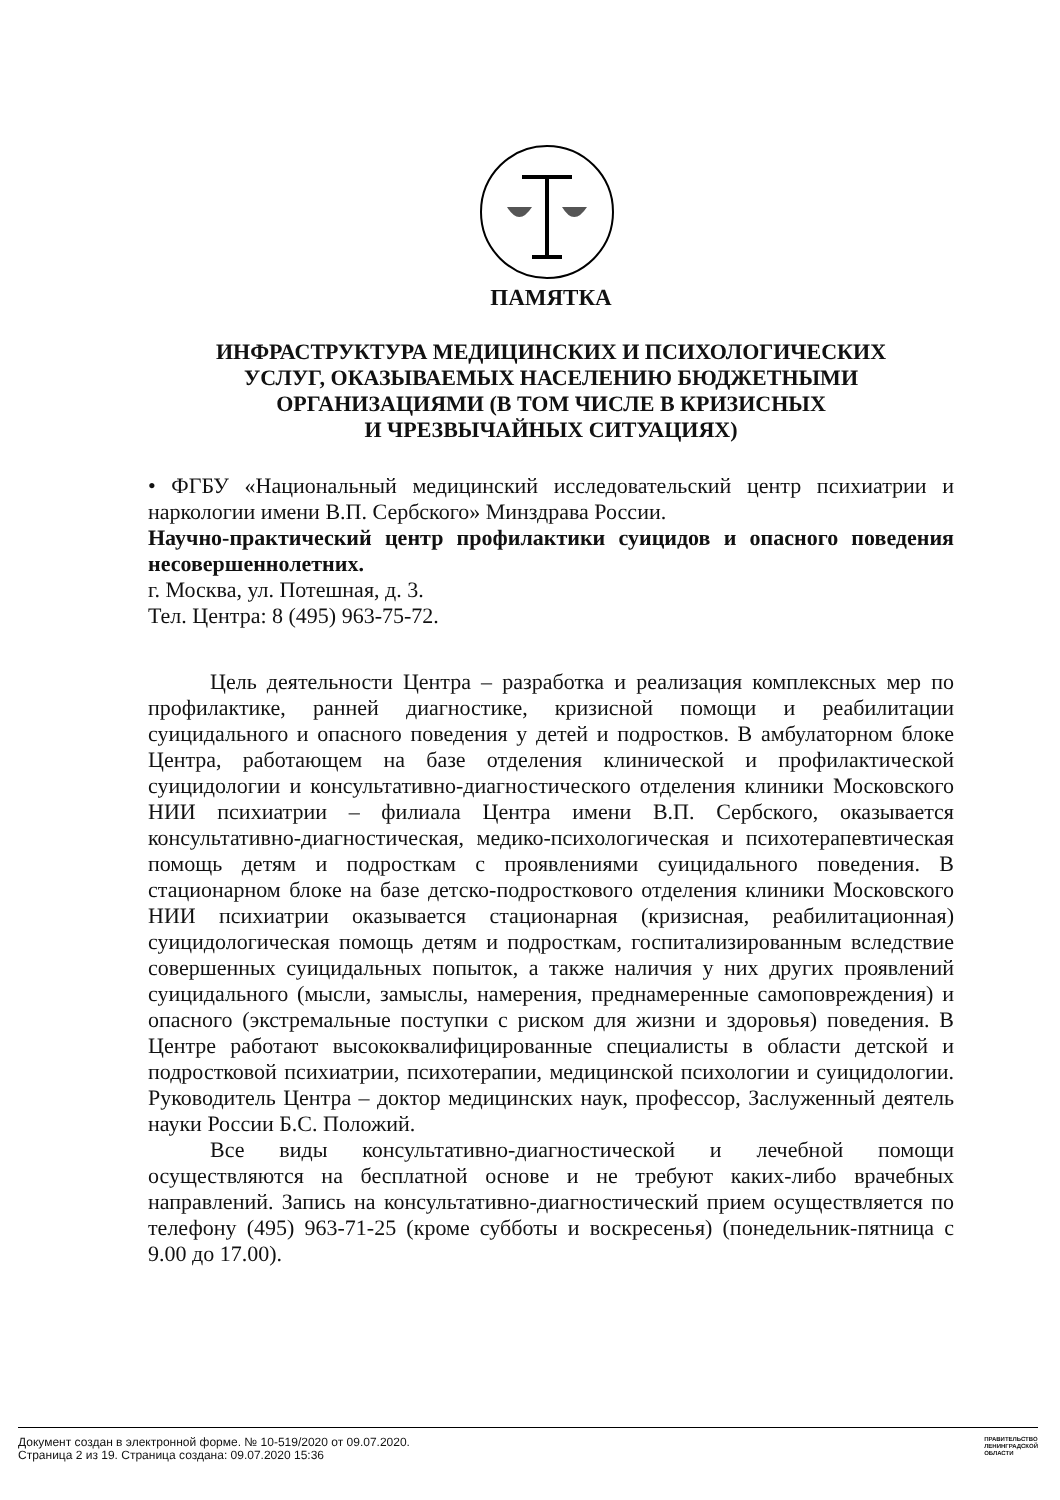ПАМЯТКА
ИНФРАСТРУКТУРА МЕДИЦИНСКИХ И ПСИХОЛОГИЧЕСКИХ
УСЛУГ, ОКАЗЫВАЕМЫХ НАСЕЛЕНИЮ БЮДЖЕТНЫМИ
ОРГАНИЗАЦИЯМИ (В ТОМ ЧИСЛЕ В КРИЗИСНЫХ
И ЧРЕЗВЫЧАЙНЫХ СИТУАЦИЯХ)
• ФГБУ «Национальный медицинский исследовательский центр психиатрии и наркологии имени В.П. Сербского» Минздрава России.
Научно-практический центр профилактики суицидов и опасного поведения несовершеннолетних.
г. Москва, ул. Потешная, д. 3.
Тел. Центра: 8 (495) 963-75-72.
Цель деятельности Центра – разработка и реализация комплексных мер по профилактике, ранней диагностике, кризисной помощи и реабилитации суицидального и опасного поведения у детей и подростков. В амбулаторном блоке Центра, работающем на базе отделения клинической и профилактической суицидологии и консультативно-диагностического отделения клиники Московского НИИ психиатрии – филиала Центра имени В.П. Сербского, оказывается консультативно-диагностическая, медико-психологическая и психотерапевтическая помощь детям и подросткам с проявлениями суицидального поведения. В стационарном блоке на базе детско-подросткового отделения клиники Московского НИИ психиатрии оказывается стационарная (кризисная, реабилитационная) суицидологическая помощь детям и подросткам, госпитализированным вследствие совершенных суицидальных попыток, а также наличия у них других проявлений суицидального (мысли, замыслы, намерения, преднамеренные самоповреждения) и опасного (экстремальные поступки с риском для жизни и здоровья) поведения. В Центре работают высококвалифицированные специалисты в области детской и подростковой психиатрии, психотерапии, медицинской психологии и суицидологии. Руководитель Центра – доктор медицинских наук, профессор, Заслуженный деятель науки России Б.С. Положий.
Все виды консультативно-диагностической и лечебной помощи осуществляются на бесплатной основе и не требуют каких-либо врачебных направлений. Запись на консультативно-диагностический прием осуществляется по телефону (495) 963-71-25 (кроме субботы и воскресенья) (понедельник-пятница с 9.00 до 17.00).
Документ создан в электронной форме. № 10-519/2020 от 09.07.2020.
Страница 2 из 19. Страница создана: 09.07.2020 15:36
ПРАВИТЕЛЬСТВО
ЛЕНИНГРАДСКОЙ
ОБЛАСТИ